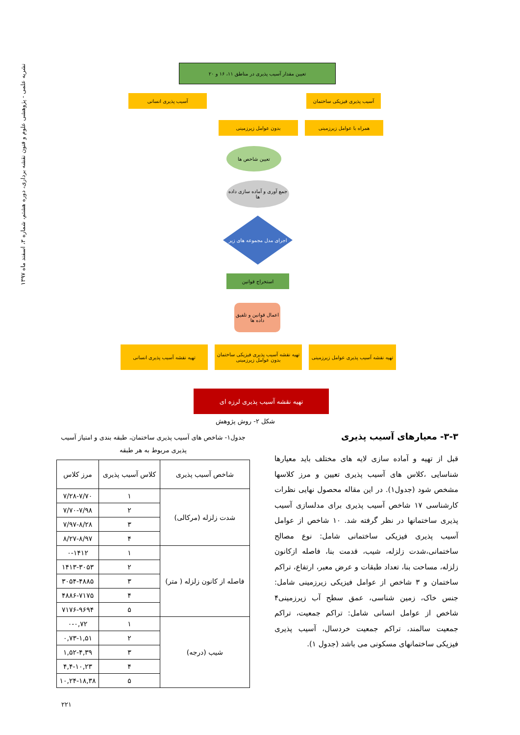نشریه علمی - پژوهشی علوم و فنون نقشه برداری، دوره هشتم، شماره ۳، اسفند ماه ۱۳۹۷
تعیین مقدار آسیب پذیری در مناطق ۱۱، ۱۶ و ۲۰
آسیب پذیری فیزیکی ساختمان
آسیب پذیری انسانی
همراه با عوامل زیرزمینی
بدون عوامل زیرزمینی
تعیین شاخص ها
جمع آوری و آماده سازی داده ها
اجرای مدل مجموعه های زیر
استخراج قوانین
اعمال قوانین و تلفیق داده ها
تهیه نقشه آسیب پذیری عوامل زیرزمینی
تهیه نقشه آسیب پذیری فیزیکی ساختمان بدون عوامل زیرزمینی
تهیه نقشه آسیب پذیری انسانی
تهیه نقشه آسیب پذیری لرزه ای
شکل ۲- روش پژوهش
۳-۳- معیارهای آسیب پذیری
قبل از تهیه و آماده سازی لایه های مختلف باید معیارها شناسایی ،کلاس های آسیب پذیری تعیین و مرز کلاسها مشخص شود (جدول۱). در این مقاله محصول نهایی نظرات کارشناسی ۱۷ شاخص آسیب پذیری برای مدلسازی آسیب پذیری ساختمانها در نظر گرفته شد. ۱۰ شاخص از عوامل آسیب پذیری فیزیکی ساختمانی شامل: نوع مصالح ساختمانی،شدت زلزله، شیب، قدمت بنا، فاصله ازکانون زلزله، مساحت بنا، تعداد طبقات و عرض معبر، ارتفاع، تراکم ساختمان و ۳ شاخص از عوامل فیزیکی زیرزمینی شامل: جنس خاک، زمین شناسی، عمق سطح آب زیرزمینی۴ شاخص از عوامل انسانی شامل: تراکم جمعیت، تراکم جمعیت سالمند، تراکم جمعیت خردسال، آسیب پذیری فیزیکی ساختمانهای مسکونی می باشد (جدول ۱).
جدول۱- شاخص های آسیب پذیری ساختمان، طبقه بندی و امتیاز آسیب پذیری مربوط به هر طبقه
| شاخص آسیب پذیری | کلاس آسیب پذیری | مرز کلاس |
| --- | --- | --- |
| شدت زلزله (مرکالی) | ۱ | ۷/۲۸-۷/۷۰ |
| | ۲ | ۷/۷۰-۷/۹۸ |
| | ۳ | ۷/۹۷-۸/۲۸ |
| | ۴ | ۸/۲۷-۸/۹۷ |
| فاصله از کانون زلزله ( متر) | ۱ | ۰-۱۴۱۲ |
| | ۲ | ۱۴۱۳-۳۰۵۳ |
| | ۳ | ۳۰۵۴-۴۸۸۵ |
| | ۴ | ۴۸۸۶-۷۱۷۵ |
| | ۵ | ۷۱۷۶-۹۶۹۴ |
| شیب (درجه) | ۱ | ۰-۰,۷۲ |
| | ۲ | ۰,۷۳-۱,۵۱ |
| | ۳ | ۱,۵۲-۴,۳۹ |
| | ۴ | ۴,۴-۱۰,۲۳ |
| | ۵ | ۱۰,۲۴-۱۸,۳۸ |
۲۲۱